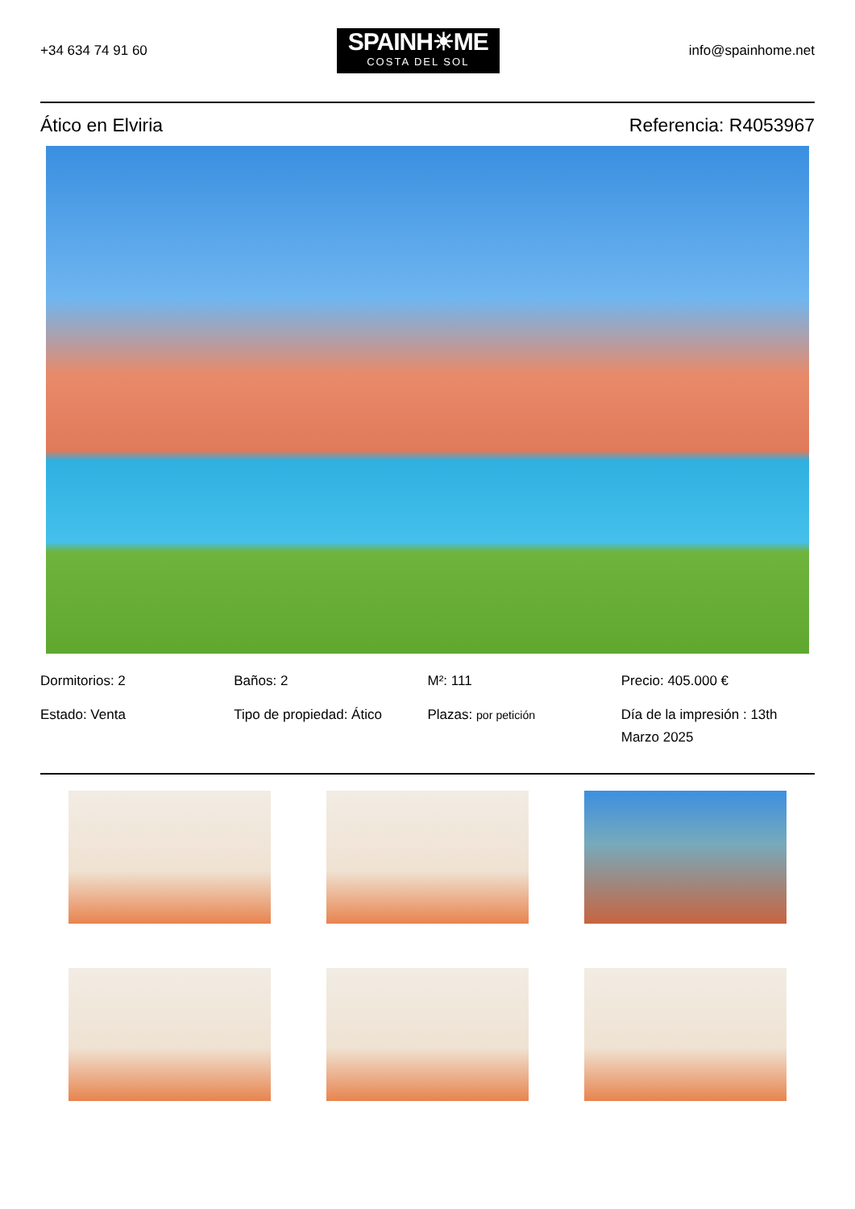+34 634 74 91 60
SPAINH☀ME
COSTA DEL SOL
info@spainhome.net
Ático en Elviria Referencia: R4053967
Dormitorios: 2
Baños: 2
M²: 111
Precio: 405.000 €
Estado: Venta
Tipo de propiedad: Ático
Plazas: por petición
Día de la impresión : 13th Marzo 2025